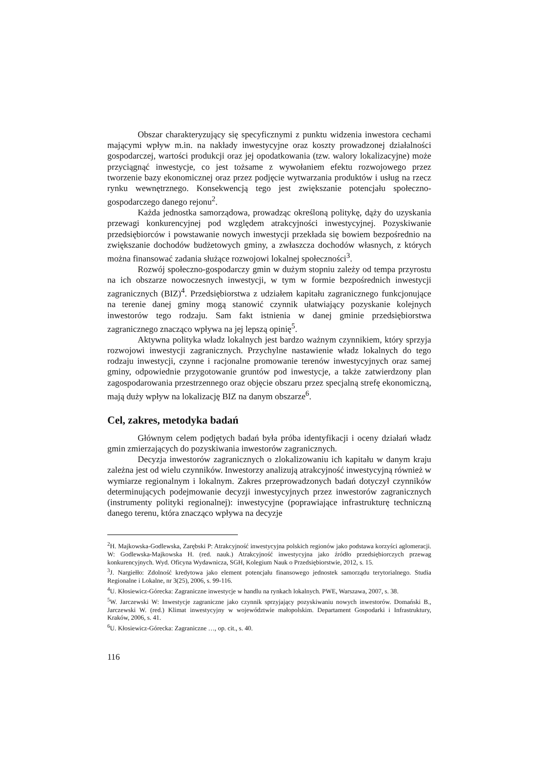Obszar charakteryzujący się specyficznymi z punktu widzenia inwestora cechami mającymi wpływ m.in. na nakłady inwestycyjne oraz koszty prowadzonej działalności gospodarczej, wartości produkcji oraz jej opodatkowania (tzw. walory lokalizacyjne) może przyciągnąć inwestycje, co jest tożsame z wywołaniem efektu rozwojowego przez tworzenie bazy ekonomicznej oraz przez podjęcie wytwarzania produktów i usług na rzecz rynku wewnętrznego. Konsekwencją tego jest zwiększanie potencjału społeczno-gospodarczego danego rejonu<sup>2</sup>.
Każda jednostka samorządowa, prowadząc określoną politykę, dąży do uzyskania przewagi konkurencyjnej pod względem atrakcyjności inwestycyjnej. Pozyskiwanie przedsiębiorców i powstawanie nowych inwestycji przekłada się bowiem bezpośrednio na zwiększanie dochodów budżetowych gminy, a zwłaszcza dochodów własnych, z których można finansować zadania służące rozwojowi lokalnej społeczności<sup>3</sup>.
Rozwój społeczno-gospodarczy gmin w dużym stopniu zależy od tempa przyrostu na ich obszarze nowoczesnych inwestycji, w tym w formie bezpośrednich inwestycji zagranicznych (BIZ)<sup>4</sup>. Przedsiębiorstwa z udziałem kapitału zagranicznego funkcjonujące na terenie danej gminy mogą stanowić czynnik ułatwiający pozyskanie kolejnych inwestorów tego rodzaju. Sam fakt istnienia w danej gminie przedsiębiorstwa zagranicznego znacząco wpływa na jej lepszą opinię<sup>5</sup>.
Aktywna polityka władz lokalnych jest bardzo ważnym czynnikiem, który sprzyja rozwojowi inwestycji zagranicznych. Przychylne nastawienie władz lokalnych do tego rodzaju inwestycji, czynne i racjonalne promowanie terenów inwestycyjnych oraz samej gminy, odpowiednie przygotowanie gruntów pod inwestycje, a także zatwierdzony plan zagospodarowania przestrzennego oraz objęcie obszaru przez specjalną strefę ekonomiczną, mają duży wpływ na lokalizację BIZ na danym obszarze<sup>6</sup>.
Cel, zakres, metodyka badań
Głównym celem podjętych badań była próba identyfikacji i oceny działań władz gmin zmierzających do pozyskiwania inwestorów zagranicznych.
Decyzja inwestorów zagranicznych o zlokalizowaniu ich kapitału w danym kraju zależna jest od wielu czynników. Inwestorzy analizują atrakcyjność inwestycyjną również w wymiarze regionalnym i lokalnym. Zakres przeprowadzonych badań dotyczył czynników determinujących podejmowanie decyzji inwestycyjnych przez inwestorów zagranicznych (instrumenty polityki regionalnej): inwestycyjne (poprawiające infrastrukturę techniczną danego terenu, która znacząco wpływa na decyzje
<sup>2</sup>H. Majkowska-Godlewska, Zarębski P: Atrakcyjność inwestycyjna polskich regionów jako podstawa korzyści aglomeracji. W: Godlewska-Majkowska H. (red. nauk.) Atrakcyjność inwestycyjna jako źródło przedsiębiorczych przewag konkurencyjnych. Wyd. Oficyna Wydawnicza, SGH, Kolegium Nauk o Przedsiębiorstwie, 2012, s. 15.
<sup>3</sup> J. Nargiełło: Zdolność kredytowa jako element potencjału finansowego jednostek samorządu terytorialnego. Studia Regionalne i Lokalne, nr 3(25), 2006, s. 99-116.
<sup>4</sup> U. Kłosiewicz-Górecka: Zagraniczne inwestycje w handlu na rynkach lokalnych. PWE, Warszawa, 2007, s. 38.
<sup>5</sup> W. Jarczewski W: Inwestycje zagraniczne jako czynnik sprzyjający pozyskiwaniu nowych inwestorów. Domański B., Jarczewski W. (red.) Klimat inwestycyjny w województwie małopolskim. Departament Gospodarki i Infrastruktury, Kraków, 2006, s. 41.
<sup>6</sup> U. Kłosiewicz-Górecka: Zagraniczne …, op. cit., s. 40.
116